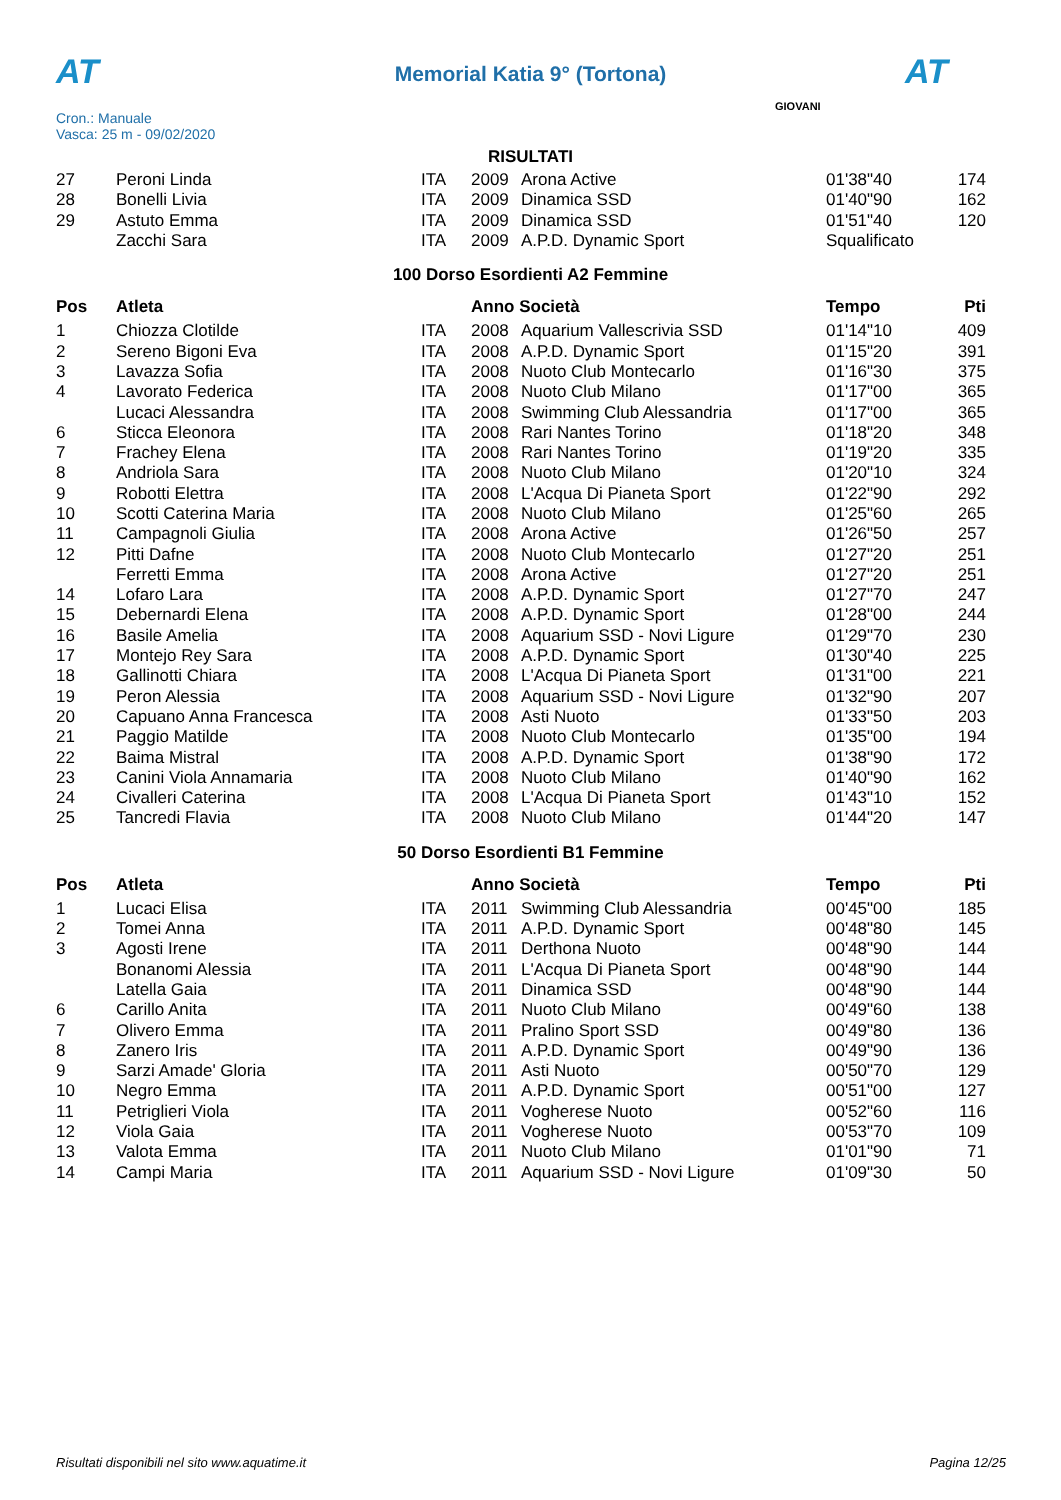AT
Memorial Katia 9° (Tortona) AT
Cron.: Manuale
Vasca: 25 m - 09/02/2020
GIOVANI
RISULTATI
| 27 | Peroni Linda | ITA | 2009 | Arona Active | 01'38"40 | 174 |
| 28 | Bonelli Livia | ITA | 2009 | Dinamica SSD | 01'40"90 | 162 |
| 29 | Astuto Emma | ITA | 2009 | Dinamica SSD | 01'51"40 | 120 |
| | Zacchi Sara | ITA | 2009 | A.P.D. Dynamic Sport | Squalificato | |
100 Dorso Esordienti A2 Femmine
| Pos | Atleta | | Anno Società | | Tempo | Pti |
| --- | --- | --- | --- | --- | --- | --- |
| 1 | Chiozza Clotilde | ITA | 2008 | Aquarium Vallescrivia SSD | 01'14"10 | 409 |
| 2 | Sereno Bigoni Eva | ITA | 2008 | A.P.D. Dynamic Sport | 01'15"20 | 391 |
| 3 | Lavazza Sofia | ITA | 2008 | Nuoto Club Montecarlo | 01'16"30 | 375 |
| 4 | Lavorato Federica | ITA | 2008 | Nuoto Club Milano | 01'17"00 | 365 |
| | Lucaci Alessandra | ITA | 2008 | Swimming Club Alessandria | 01'17"00 | 365 |
| 6 | Sticca Eleonora | ITA | 2008 | Rari Nantes Torino | 01'18"20 | 348 |
| 7 | Frachey Elena | ITA | 2008 | Rari Nantes Torino | 01'19"20 | 335 |
| 8 | Andriola Sara | ITA | 2008 | Nuoto Club Milano | 01'20"10 | 324 |
| 9 | Robotti Elettra | ITA | 2008 | L'Acqua Di Pianeta Sport | 01'22"90 | 292 |
| 10 | Scotti Caterina Maria | ITA | 2008 | Nuoto Club Milano | 01'25"60 | 265 |
| 11 | Campagnoli Giulia | ITA | 2008 | Arona Active | 01'26"50 | 257 |
| 12 | Pitti Dafne | ITA | 2008 | Nuoto Club Montecarlo | 01'27"20 | 251 |
| | Ferretti Emma | ITA | 2008 | Arona Active | 01'27"20 | 251 |
| 14 | Lofaro Lara | ITA | 2008 | A.P.D. Dynamic Sport | 01'27"70 | 247 |
| 15 | Debernardi Elena | ITA | 2008 | A.P.D. Dynamic Sport | 01'28"00 | 244 |
| 16 | Basile Amelia | ITA | 2008 | Aquarium SSD - Novi Ligure | 01'29"70 | 230 |
| 17 | Montejo Rey Sara | ITA | 2008 | A.P.D. Dynamic Sport | 01'30"40 | 225 |
| 18 | Gallinotti Chiara | ITA | 2008 | L'Acqua Di Pianeta Sport | 01'31"00 | 221 |
| 19 | Peron Alessia | ITA | 2008 | Aquarium SSD - Novi Ligure | 01'32"90 | 207 |
| 20 | Capuano Anna Francesca | ITA | 2008 | Asti Nuoto | 01'33"50 | 203 |
| 21 | Paggio Matilde | ITA | 2008 | Nuoto Club Montecarlo | 01'35"00 | 194 |
| 22 | Baima Mistral | ITA | 2008 | A.P.D. Dynamic Sport | 01'38"90 | 172 |
| 23 | Canini Viola Annamaria | ITA | 2008 | Nuoto Club Milano | 01'40"90 | 162 |
| 24 | Civalleri Caterina | ITA | 2008 | L'Acqua Di Pianeta Sport | 01'43"10 | 152 |
| 25 | Tancredi Flavia | ITA | 2008 | Nuoto Club Milano | 01'44"20 | 147 |
50 Dorso Esordienti B1 Femmine
| Pos | Atleta | | Anno Società | | Tempo | Pti |
| --- | --- | --- | --- | --- | --- | --- |
| 1 | Lucaci Elisa | ITA | 2011 | Swimming Club Alessandria | 00'45"00 | 185 |
| 2 | Tomei Anna | ITA | 2011 | A.P.D. Dynamic Sport | 00'48"80 | 145 |
| 3 | Agosti Irene | ITA | 2011 | Derthona Nuoto | 00'48"90 | 144 |
| | Bonanomi Alessia | ITA | 2011 | L'Acqua Di Pianeta Sport | 00'48"90 | 144 |
| | Latella Gaia | ITA | 2011 | Dinamica SSD | 00'48"90 | 144 |
| 6 | Carillo Anita | ITA | 2011 | Nuoto Club Milano | 00'49"60 | 138 |
| 7 | Olivero Emma | ITA | 2011 | Pralino Sport SSD | 00'49"80 | 136 |
| 8 | Zanero Iris | ITA | 2011 | A.P.D. Dynamic Sport | 00'49"90 | 136 |
| 9 | Sarzi Amade' Gloria | ITA | 2011 | Asti Nuoto | 00'50"70 | 129 |
| 10 | Negro Emma | ITA | 2011 | A.P.D. Dynamic Sport | 00'51"00 | 127 |
| 11 | Petriglieri Viola | ITA | 2011 | Vogherese Nuoto | 00'52"60 | 116 |
| 12 | Viola Gaia | ITA | 2011 | Vogherese Nuoto | 00'53"70 | 109 |
| 13 | Valota Emma | ITA | 2011 | Nuoto Club Milano | 01'01"90 | 71 |
| 14 | Campi Maria | ITA | 2011 | Aquarium SSD - Novi Ligure | 01'09"30 | 50 |
Risultati disponibili nel sito www.aquatime.it Pagina 12/25